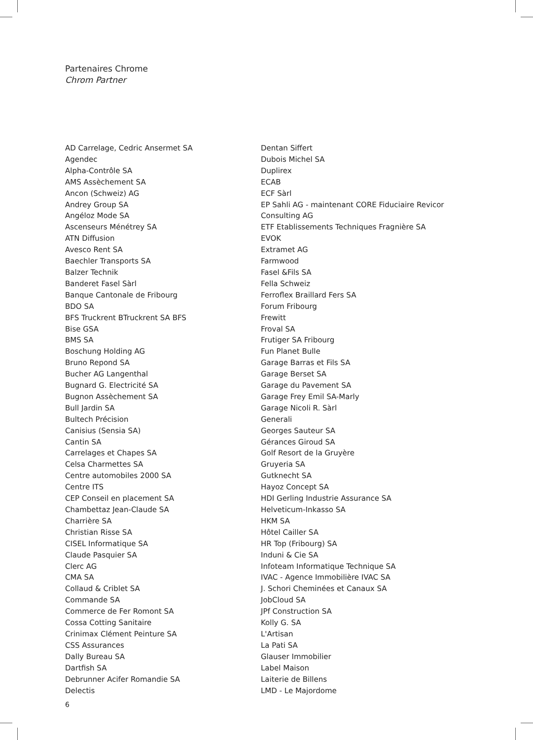Partenaires Chrome
Chrom Partner
AD Carrelage, Cedric Ansermet SA
Agendec
Alpha-Contrôle SA
AMS Assèchement SA
Ancon (Schweiz) AG
Andrey Group SA
Angéloz Mode SA
Ascenseurs Ménétrey SA
ATN Diffusion
Avesco Rent SA
Baechler Transports SA
Balzer Technik
Banderet Fasel Sàrl
Banque Cantonale de Fribourg
BDO SA
BFS Truckrent BTruckrent SA BFS
Bise GSA
BMS SA
Boschung Holding AG
Bruno Repond SA
Bucher AG Langenthal
Bugnard G. Electricité SA
Bugnon Assèchement SA
Bull Jardin SA
Bultech Précision
Canisius (Sensia SA)
Cantin SA
Carrelages et Chapes SA
Celsa Charmettes SA
Centre automobiles 2000 SA
Centre ITS
CEP Conseil en placement SA
Chambettaz Jean-Claude SA
Charrière SA
Christian Risse SA
CISEL Informatique SA
Claude Pasquier SA
Clerc AG
CMA SA
Collaud & Criblet SA
Commande SA
Commerce de Fer Romont SA
Cossa Cotting Sanitaire
Crinimax Clément Peinture SA
CSS Assurances
Dally Bureau SA
Dartfish SA
Debrunner Acifer Romandie SA
Delectis
Dentan Siffert
Dubois Michel SA
Duplirex
ECAB
ECF Sàrl
EP Sahli AG - maintenant CORE Fiduciaire Revicor Consulting AG
ETF Etablissements Techniques Fragnière SA
EVOK
Extramet AG
Farmwood
Fasel &Fils SA
Fella Schweiz
Ferroflex Braillard Fers SA
Forum Fribourg
Frewitt
Froval SA
Frutiger SA Fribourg
Fun Planet Bulle
Garage Barras et Fils SA
Garage Berset SA
Garage du Pavement SA
Garage Frey Emil SA-Marly
Garage Nicoli R. Sàrl
Generali
Georges Sauteur SA
Gérances Giroud SA
Golf Resort de la Gruyère
Gruyeria SA
Gutknecht SA
Hayoz Concept SA
HDI Gerling Industrie Assurance SA
Helveticum-Inkasso SA
HKM SA
Hôtel Cailler SA
HR Top (Fribourg) SA
Induni & Cie SA
Infoteam Informatique Technique SA
IVAC - Agence Immobilière IVAC SA
J. Schori Cheminées et Canaux SA
JobCloud SA
JPf Construction SA
Kolly G. SA
L'Artisan
La Pati SA
Glauser Immobilier
Label Maison
Laiterie de Billens
LMD - Le Majordome
6